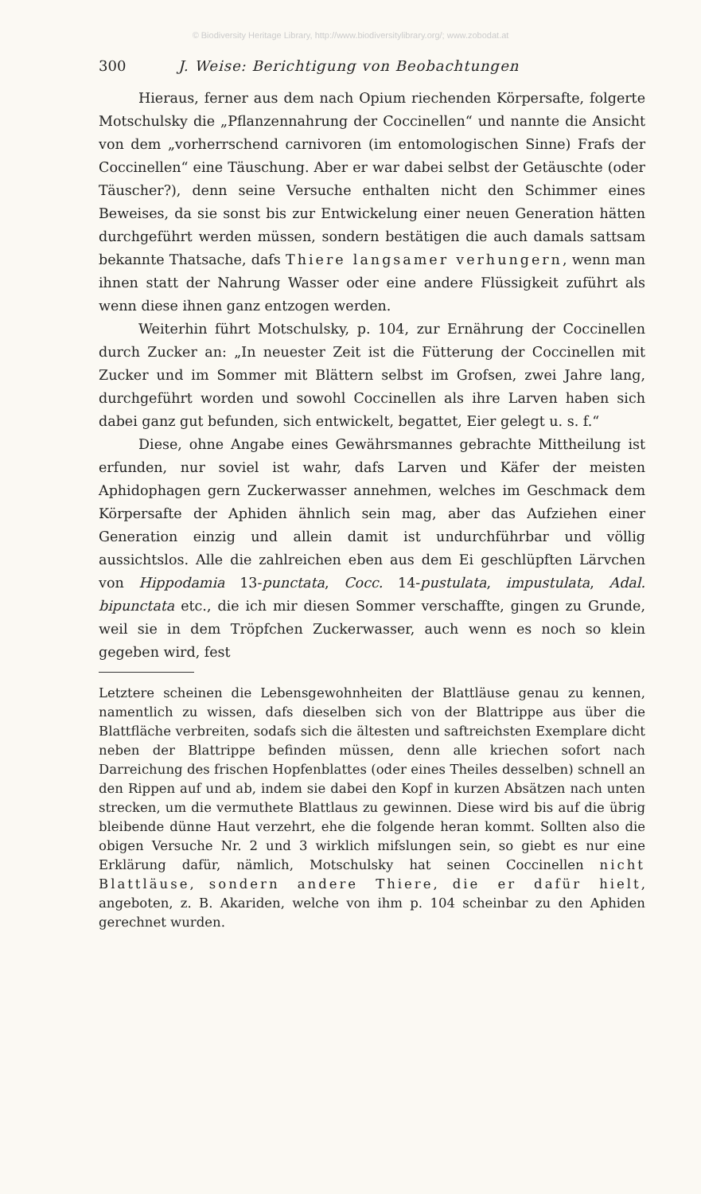© Biodiversity Heritage Library, http://www.biodiversitylibrary.org/; www.zobodat.at
300 J. Weise: Berichtigung von Beobachtungen
Hieraus, ferner aus dem nach Opium riechenden Körpersafte, folgerte Motschulsky die „Pflanzennahrung der Coccinellen“ und nannte die Ansicht von dem „vorherrschend carnivoren (im entomologischen Sinne) Frafs der Coccinellen“ eine Täuschung. Aber er war dabei selbst der Getäuschte (oder Täuscher?), denn seine Versuche enthalten nicht den Schimmer eines Beweises, da sie sonst bis zur Entwickelung einer neuen Generation hätten durchgeführt werden müssen, sondern bestätigen die auch damals sattsam bekannte Thatsache, dafs Thiere langsamer verhungern, wenn man ihnen statt der Nahrung Wasser oder eine andere Flüssigkeit zuführt als wenn diese ihnen ganz entzogen werden.
Weiterhin führt Motschulsky, p. 104, zur Ernährung der Coccinellen durch Zucker an: „In neuester Zeit ist die Fütterung der Coccinellen mit Zucker und im Sommer mit Blättern selbst im Grofsen, zwei Jahre lang, durchgeführt worden und sowohl Coccinellen als ihre Larven haben sich dabei ganz gut befunden, sich entwickelt, begattet, Eier gelegt u. s. f.“
Diese, ohne Angabe eines Gewährsmannes gebrachte Mittheilung ist erfunden, nur soviel ist wahr, dafs Larven und Käfer der meisten Aphidophagen gern Zuckerwasser annehmen, welches im Geschmack dem Körpersafte der Aphiden ähnlich sein mag, aber das Aufziehen einer Generation einzig und allein damit ist undurchführbar und völlig aussichtslos. Alle die zahlreichen eben aus dem Ei geschlüpften Lärvchen von Hippodamia 13-punctata, Cocc. 14-pustulata, impustulata, Adal. bipunctata etc., die ich mir diesen Sommer verschaffte, gingen zu Grunde, weil sie in dem Tröpfchen Zuckerwasser, auch wenn es noch so klein gegeben wird, fest
Letztere scheinen die Lebensgewohnheiten der Blattläuse genau zu kennen, namentlich zu wissen, dafs dieselben sich von der Blattrippe aus über die Blattfläche verbreiten, sodafs sich die ältesten und saftreichsten Exemplare dicht neben der Blattrippe befinden müssen, denn alle kriechen sofort nach Darreichung des frischen Hopfenblattes (oder eines Theiles desselben) schnell an den Rippen auf und ab, indem sie dabei den Kopf in kurzen Absätzen nach unten strecken, um die vermuthete Blattlaus zu gewinnen. Diese wird bis auf die übrig bleibende dünne Haut verzehrt, ehe die folgende heran kommt. Sollten also die obigen Versuche Nr. 2 und 3 wirklich mifslungen sein, so giebt es nur eine Erklärung dafür, nämlich, Motschulsky hat seinen Coccinellen nicht Blattläuse, sondern andere Thiere, die er dafür hielt, angeboten, z. B. Akariden, welche von ihm p. 104 scheinbar zu den Aphiden gerechnet wurden.